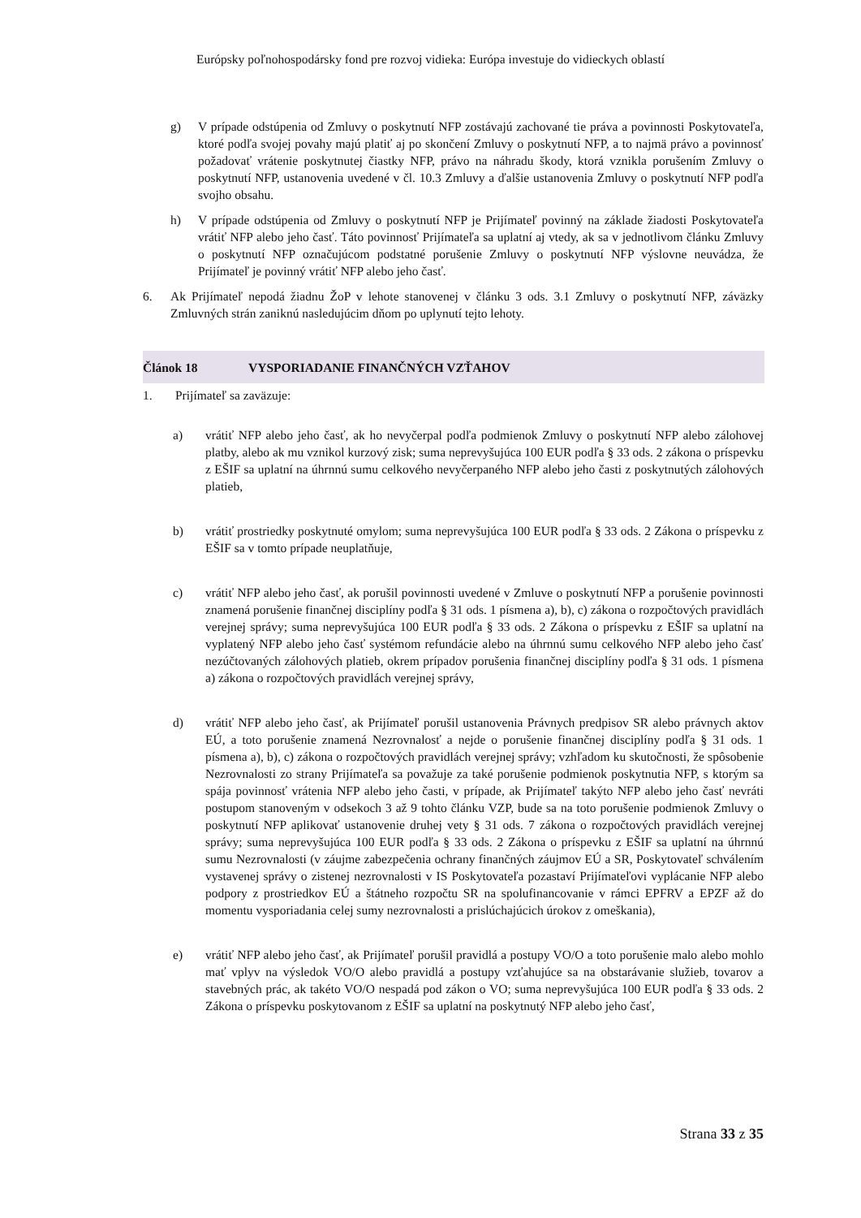Európsky poľnohospodársky fond pre rozvoj vidieka: Európa investuje do vidieckych oblastí
g) V prípade odstúpenia od Zmluvy o poskytnutí NFP zostávajú zachované tie práva a povinnosti Poskytovateľa, ktoré podľa svojej povahy majú platiť aj po skončení Zmluvy o poskytnutí NFP, a to najmä právo a povinnosť požadovať vrátenie poskytnutej čiastky NFP, právo na náhradu škody, ktorá vznikla porušením Zmluvy o poskytnutí NFP, ustanovenia uvedené v čl. 10.3 Zmluvy a ďalšie ustanovenia Zmluvy o poskytnutí NFP podľa svojho obsahu.
h) V prípade odstúpenia od Zmluvy o poskytnutí NFP je Prijímateľ povinný na základe žiadosti Poskytovateľa vrátiť NFP alebo jeho časť. Táto povinnosť Prijímateľa sa uplatní aj vtedy, ak sa v jednotlivom článku Zmluvy o poskytnutí NFP označujúcom podstatné porušenie Zmluvy o poskytnutí NFP výslovne neuvádza, že Prijímateľ je povinný vrátiť NFP alebo jeho časť.
6. Ak Prijímateľ nepodá žiadnu ŽoP v lehote stanovenej v článku 3 ods. 3.1 Zmluvy o poskytnutí NFP, záväzky Zmluvných strán zaniknú nasledujúcim dňom po uplynutí tejto lehoty.
Článok 18 VYSPORIADANIE FINANČNÝCH VZŤAHOV
1. Prijímateľ sa zaväzuje:
a) vrátiť NFP alebo jeho časť, ak ho nevyčerpal podľa podmienok Zmluvy o poskytnutí NFP alebo zálohovej platby, alebo ak mu vznikol kurzový zisk; suma neprevyšujúca 100 EUR podľa § 33 ods. 2 zákona o príspevku z EŠIF sa uplatní na úhrnnú sumu celkového nevyčerpaného NFP alebo jeho časti z poskytnutých zálohových platieb,
b) vrátiť prostriedky poskytnuté omylom; suma neprevyšujúca 100 EUR podľa § 33 ods. 2 Zákona o príspevku z EŠIF sa v tomto prípade neuplatňuje,
c) vrátiť NFP alebo jeho časť, ak porušil povinnosti uvedené v Zmluve o poskytnutí NFP a porušenie povinnosti znamená porušenie finančnej disciplíny podľa § 31 ods. 1 písmena a), b), c) zákona o rozpočtových pravidlách verejnej správy; suma neprevyšujúca 100 EUR podľa § 33 ods. 2 Zákona o príspevku z EŠIF sa uplatní na vyplatený NFP alebo jeho časť systémom refundácie alebo na úhrnnú sumu celkového NFP alebo jeho časť nezúčtovaných zálohových platieb, okrem prípadov porušenia finančnej disciplíny podľa § 31 ods. 1 písmena a) zákona o rozpočtových pravidlách verejnej správy,
d) vrátiť NFP alebo jeho časť, ak Prijímateľ porušil ustanovenia Právnych predpisov SR alebo právnych aktov EÚ, a toto porušenie znamená Nezrovnalosť a nejde o porušenie finančnej disciplíny podľa § 31 ods. 1 písmena a), b), c) zákona o rozpočtových pravidlách verejnej správy; vzhľadom ku skutočnosti, že spôsobenie Nezrovnalosti zo strany Prijímateľa sa považuje za také porušenie podmienok poskytnutia NFP, s ktorým sa spája povinnosť vrátenia NFP alebo jeho časti, v prípade, ak Prijímateľ takýto NFP alebo jeho časť nevráti postupom stanoveným v odsekoch 3 až 9 tohto článku VZP, bude sa na toto porušenie podmienok Zmluvy o poskytnutí NFP aplikovať ustanovenie druhej vety § 31 ods. 7 zákona o rozpočtových pravidlách verejnej správy; suma neprevyšujúca 100 EUR podľa § 33 ods. 2 Zákona o príspevku z EŠIF sa uplatní na úhrnnú sumu Nezrovnalosti (v záujme zabezpečenia ochrany finančných záujmov EÚ a SR, Poskytovateľ schválením vystavenej správy o zistenej nezrovnalosti v IS Poskytovateľa pozastaví Prijímateľovi vyplácanie NFP alebo podpory z prostriedkov EÚ a štátneho rozpočtu SR na spolufinancovanie v rámci EPFRV a EPZF až do momentu vysporiadania celej sumy nezrovnalosti a prislúchajúcich úrokov z omeškania),
e) vrátiť NFP alebo jeho časť, ak Prijímateľ porušil pravidlá a postupy VO/O a toto porušenie malo alebo mohlo mať vplyv na výsledok VO/O alebo pravidlá a postupy vzťahujúce sa na obstarávanie služieb, tovarov a stavebných prác, ak takéto VO/O nespadá pod zákon o VO; suma neprevyšujúca 100 EUR podľa § 33 ods. 2 Zákona o príspevku poskytovanom z EŠIF sa uplatní na poskytnutý NFP alebo jeho časť,
Strana 33 z 35